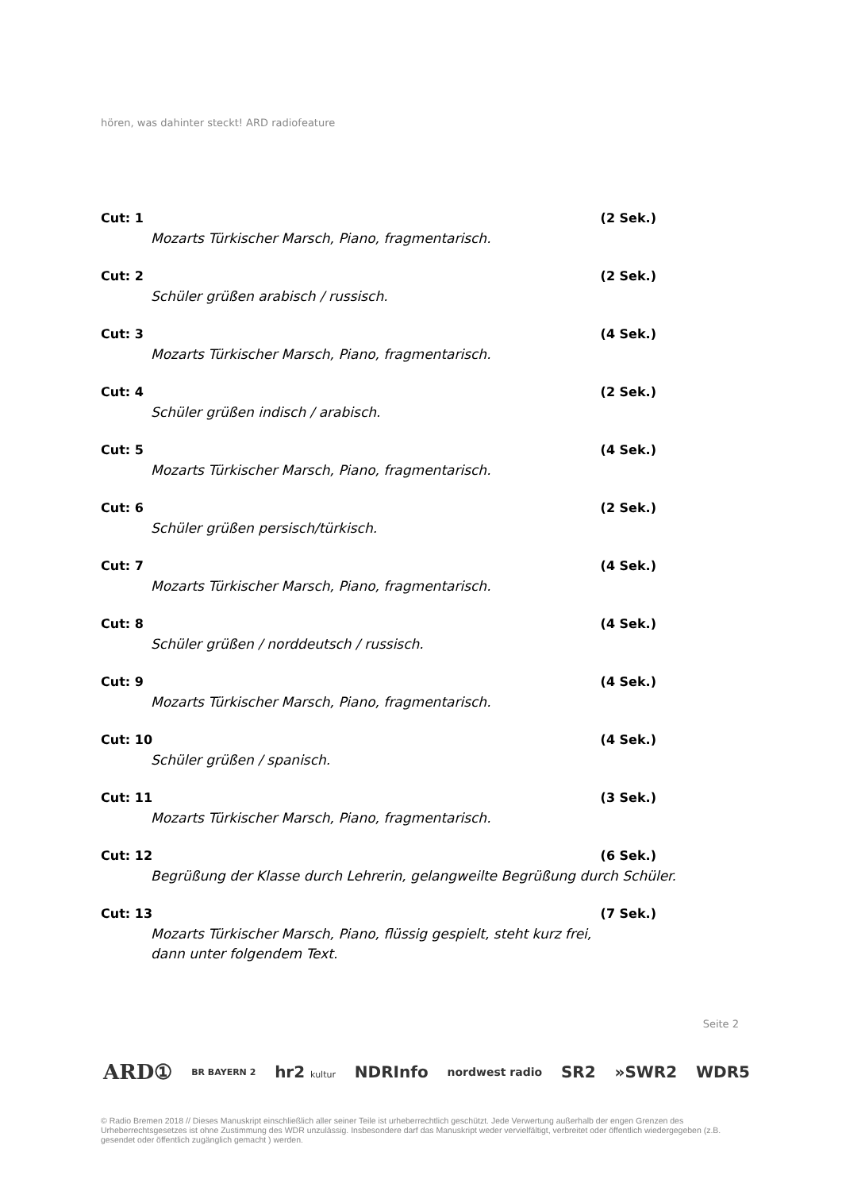hören, was dahinter steckt! ARD radiofeature
Cut: 1 (2 Sek.)
Mozarts Türkischer Marsch, Piano, fragmentarisch.
Cut: 2 (2 Sek.)
Schüler grüßen arabisch / russisch.
Cut: 3 (4 Sek.)
Mozarts Türkischer Marsch, Piano, fragmentarisch.
Cut: 4 (2 Sek.)
Schüler grüßen indisch / arabisch.
Cut: 5 (4 Sek.)
Mozarts Türkischer Marsch, Piano, fragmentarisch.
Cut: 6 (2 Sek.)
Schüler grüßen persisch/türkisch.
Cut: 7 (4 Sek.)
Mozarts Türkischer Marsch, Piano, fragmentarisch.
Cut: 8 (4 Sek.)
Schüler grüßen / norddeutsch / russisch.
Cut: 9 (4 Sek.)
Mozarts Türkischer Marsch, Piano, fragmentarisch.
Cut: 10 (4 Sek.)
Schüler grüßen / spanisch.
Cut: 11 (3 Sek.)
Mozarts Türkischer Marsch, Piano, fragmentarisch.
Cut: 12 (6 Sek.)
Begrüßung der Klasse durch Lehrerin, gelangweilte Begrüßung durch Schüler.
Cut: 13 (7 Sek.)
Mozarts Türkischer Marsch, Piano, flüssig gespielt, steht kurz frei,
dann unter folgendem Text.
Seite 2
ARD① BR BAYERN 2 hr2 kultur NDRInfo nordwest radio SR2 »SWR2 WDR5
© Radio Bremen 2018 // Dieses Manuskript einschließlich aller seiner Teile ist urheberrechtlich geschützt. Jede Verwertung außerhalb der engen Grenzen des Urheberrechtsgesetzes ist ohne Zustimmung des WDR unzulässig. Insbesondere darf das Manuskript weder vervielfältigt, verbreitet oder öffentlich wiedergegeben (z.B. gesendet oder öffentlich zugänglich gemacht ) werden.